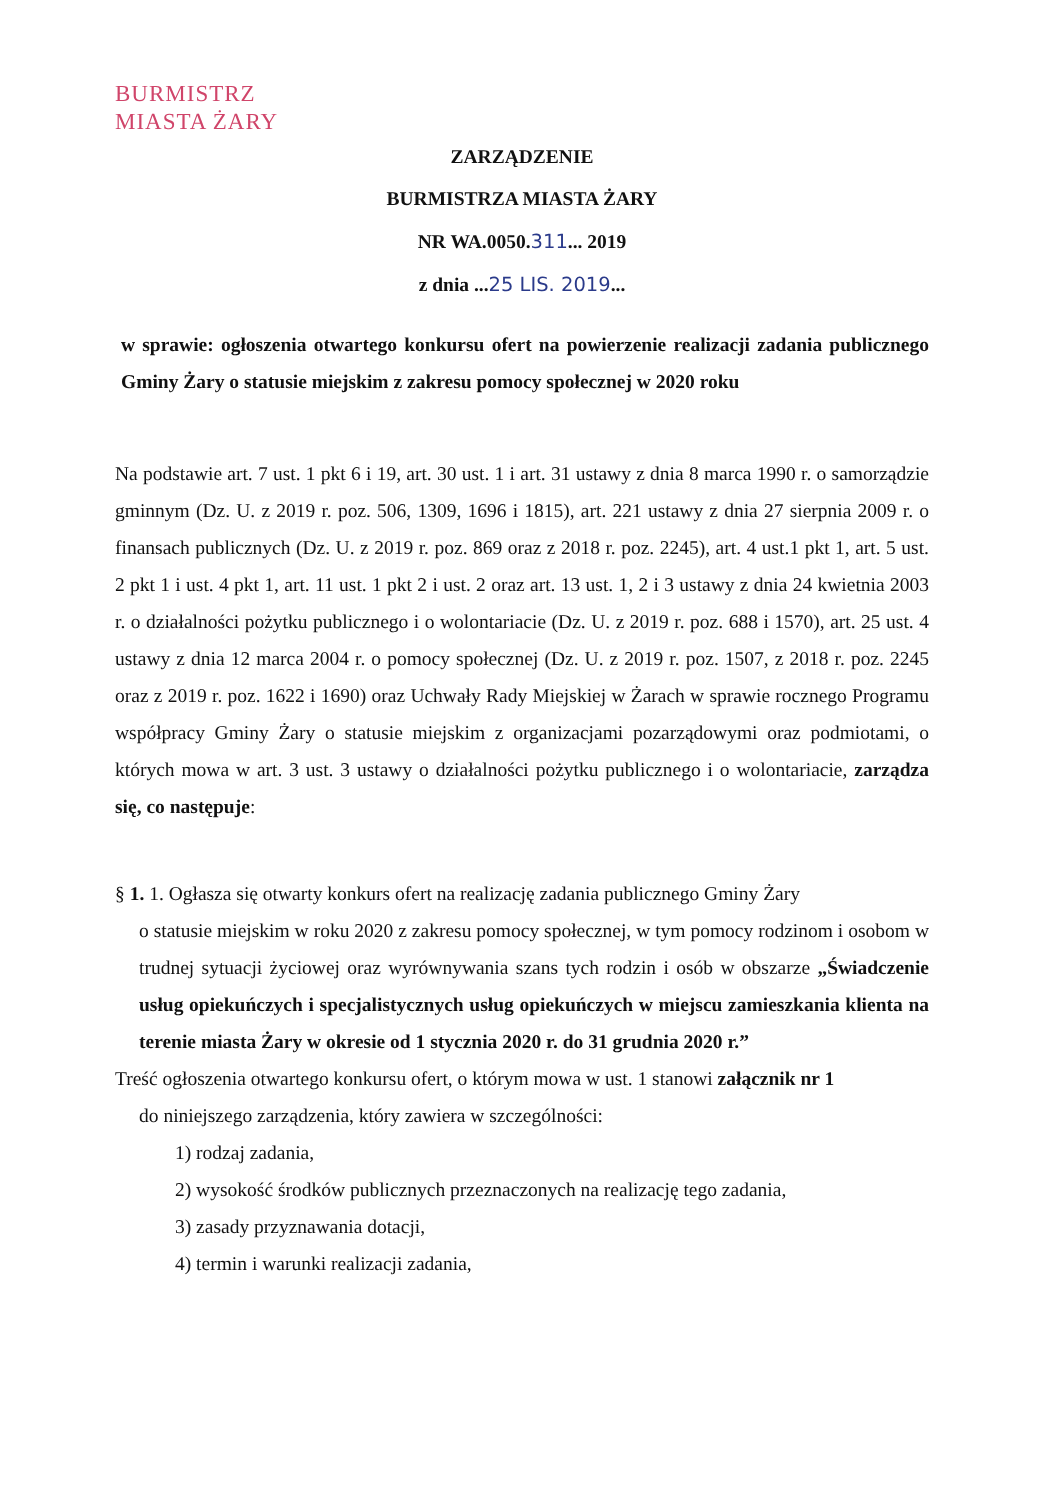BURMISTRZ
MIASTA ŻARY
ZARZĄDZENIE
BURMISTRZA MIASTA ŻARY
NR WA.0050.311... 2019
z dnia ...25 LIS. 2019...
w sprawie: ogłoszenia otwartego konkursu ofert na powierzenie realizacji zadania publicznego Gminy Żary o statusie miejskim z zakresu pomocy społecznej w 2020 roku
Na podstawie art. 7 ust. 1 pkt 6 i 19, art. 30 ust. 1 i art. 31 ustawy z dnia 8 marca 1990 r. o samorządzie gminnym (Dz. U. z 2019 r. poz. 506, 1309, 1696 i 1815), art. 221 ustawy z dnia 27 sierpnia 2009 r. o finansach publicznych (Dz. U. z 2019 r. poz. 869 oraz z 2018 r. poz. 2245), art. 4 ust.1 pkt 1, art. 5 ust. 2 pkt 1 i ust. 4 pkt 1, art. 11 ust. 1 pkt 2 i ust. 2 oraz art. 13 ust. 1, 2 i 3 ustawy z dnia 24 kwietnia 2003 r. o działalności pożytku publicznego i o wolontariacie (Dz. U. z 2019 r. poz. 688 i 1570), art. 25 ust. 4 ustawy z dnia 12 marca 2004 r. o pomocy społecznej (Dz. U. z 2019 r. poz. 1507, z 2018 r. poz. 2245 oraz z 2019 r. poz. 1622 i 1690) oraz Uchwały Rady Miejskiej w Żarach w sprawie rocznego Programu współpracy Gminy Żary o statusie miejskim z organizacjami pozarządowymi oraz podmiotami, o których mowa w art. 3 ust. 3 ustawy o działalności pożytku publicznego i o wolontariacie, zarządza się, co następuje:
§ 1. 1. Ogłasza się otwarty konkurs ofert na realizację zadania publicznego Gminy Żary
o statusie miejskim w roku 2020 z zakresu pomocy społecznej, w tym pomocy rodzinom i osobom w trudnej sytuacji życiowej oraz wyrównywania szans tych rodzin i osób w obszarze „Świadczenie usług opiekuńczych i specjalistycznych usług opiekuńczych w miejscu zamieszkania klienta na terenie miasta Żary w okresie od 1 stycznia 2020 r. do 31 grudnia 2020 r.”
Treść ogłoszenia otwartego konkursu ofert, o którym mowa w ust. 1 stanowi załącznik nr 1
do niniejszego zarządzenia, który zawiera w szczególności:
1) rodzaj zadania,
2) wysokość środków publicznych przeznaczonych na realizację tego zadania,
3) zasady przyznawania dotacji,
4) termin i warunki realizacji zadania,